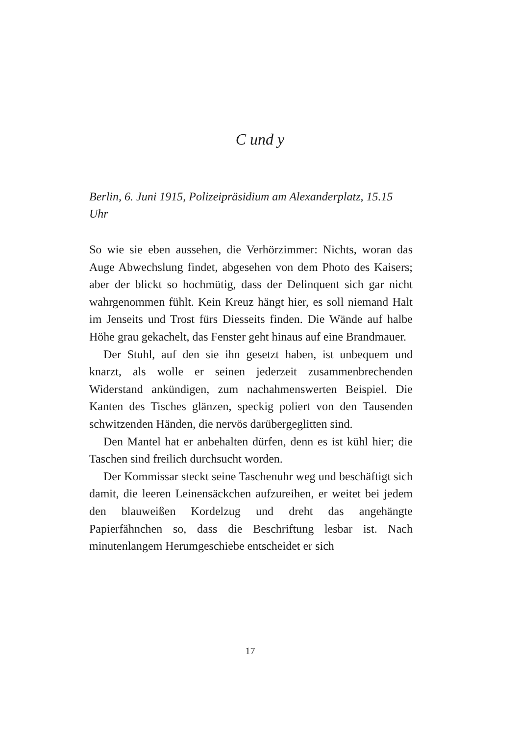C und y
Berlin, 6. Juni 1915, Polizeipräsidium am Alexanderplatz, 15.15 Uhr
So wie sie eben aussehen, die Verhörzimmer: Nichts, woran das Auge Abwechslung findet, abgesehen von dem Photo des Kaisers; aber der blickt so hochmütig, dass der Delinquent sich gar nicht wahrgenommen fühlt. Kein Kreuz hängt hier, es soll niemand Halt im Jenseits und Trost fürs Diesseits finden. Die Wände auf halbe Höhe grau gekachelt, das Fenster geht hinaus auf eine Brandmauer.
Der Stuhl, auf den sie ihn gesetzt haben, ist unbequem und knarzt, als wolle er seinen jederzeit zusammenbrechenden Widerstand ankündigen, zum nachahmenswerten Beispiel. Die Kanten des Tisches glänzen, speckig poliert von den Tausenden schwitzenden Händen, die nervös darübergeglitten sind.
Den Mantel hat er anbehalten dürfen, denn es ist kühl hier; die Taschen sind freilich durchsucht worden.
Der Kommissar steckt seine Taschenuhr weg und beschäftigt sich damit, die leeren Leinensäckchen aufzureihen, er weitet bei jedem den blauweißen Kordelzug und dreht das angehängte Papierfähnchen so, dass die Beschriftung lesbar ist. Nach minutenlangem Herumgeschiebe entscheidet er sich
17